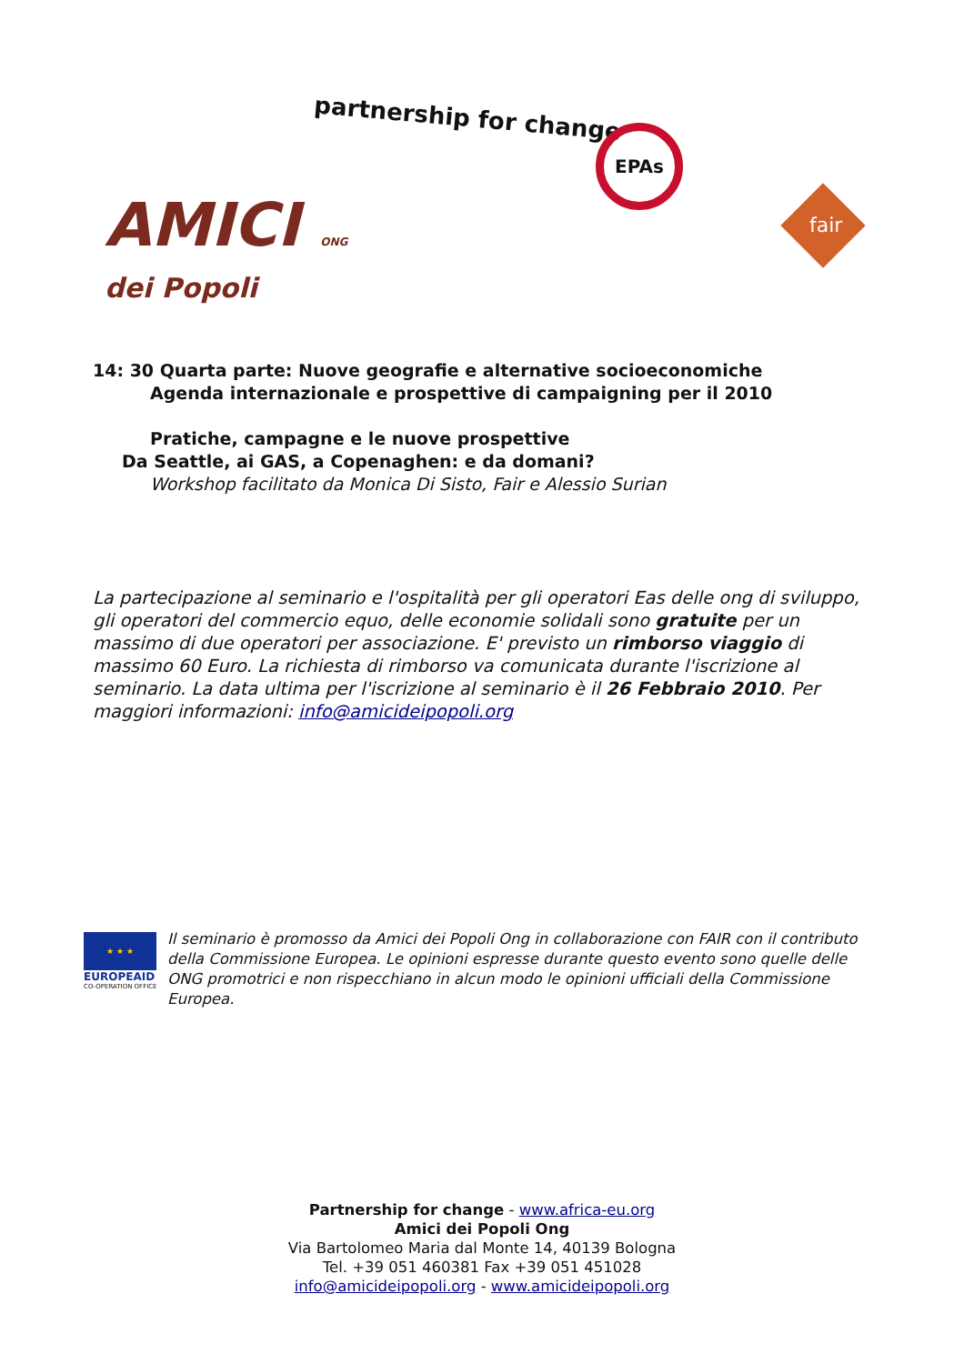partnership for change
EPAs
AMICI ONG
dei Popoli
fair
14: 30 Quarta parte: Nuove geografie e alternative socioeconomiche
Agenda internazionale e prospettive di campaigning per il 2010
Pratiche, campagne e le nuove prospettive
Da Seattle, ai GAS, a Copenaghen: e da domani?
Workshop facilitato da Monica Di Sisto, Fair e Alessio Surian
La partecipazione al seminario e l'ospitalità per gli operatori Eas delle ong di sviluppo, gli operatori del commercio equo, delle economie solidali sono gratuite per un massimo di due operatori per associazione. E' previsto un rimborso viaggio di massimo 60 Euro. La richiesta di rimborso va comunicata durante l'iscrizione al seminario. La data ultima per l'iscrizione al seminario è il 26 Febbraio 2010. Per maggiori informazioni: info@amicideipopoli.org
★ ★ ★
EUROPEAID
CO-OPERATION OFFICE
Il seminario è promosso da Amici dei Popoli Ong in collaborazione con FAIR con il contributo della Commissione Europea. Le opinioni espresse durante questo evento sono quelle delle ONG promotrici e non rispecchiano in alcun modo le opinioni ufficiali della Commissione Europea.
Partnership for change - www.africa-eu.org
Amici dei Popoli Ong
Via Bartolomeo Maria dal Monte 14, 40139 Bologna
Tel. +39 051 460381 Fax +39 051 451028
info@amicideipopoli.org - www.amicideipopoli.org